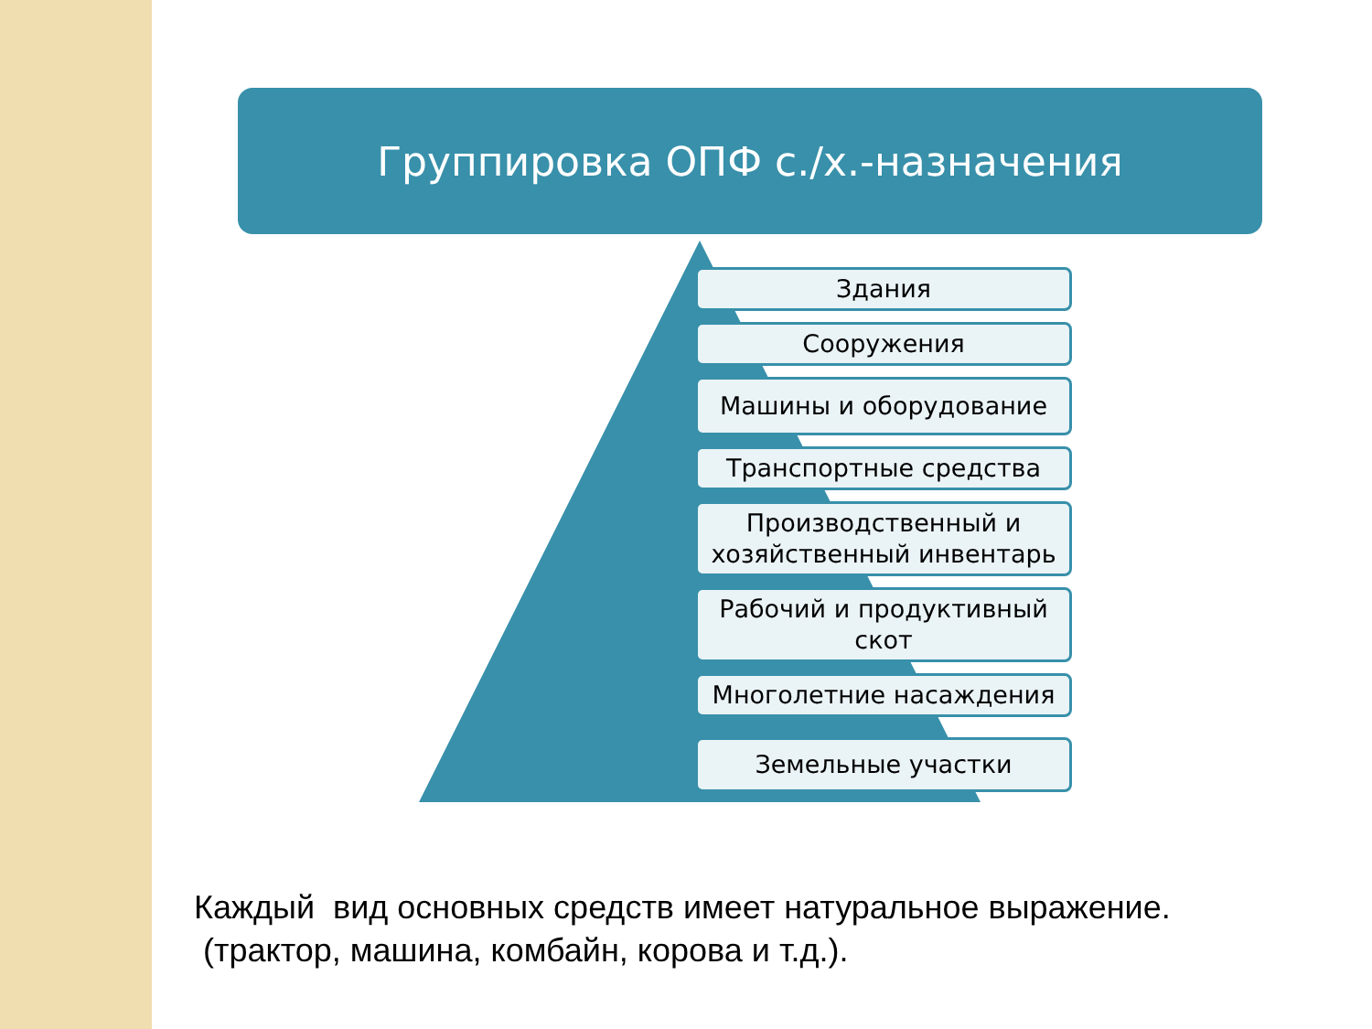Группировка ОПФ с./х.-назначения
Здания
Сооружения
Машины и оборудование
Транспортные средства
Производственный и хозяйственный инвентарь
Рабочий и продуктивный скот
Многолетние насаждения
Земельные участки
Каждый вид основных средств имеет натуральное выражение.
(трактор, машина, комбайн, корова и т.д.).